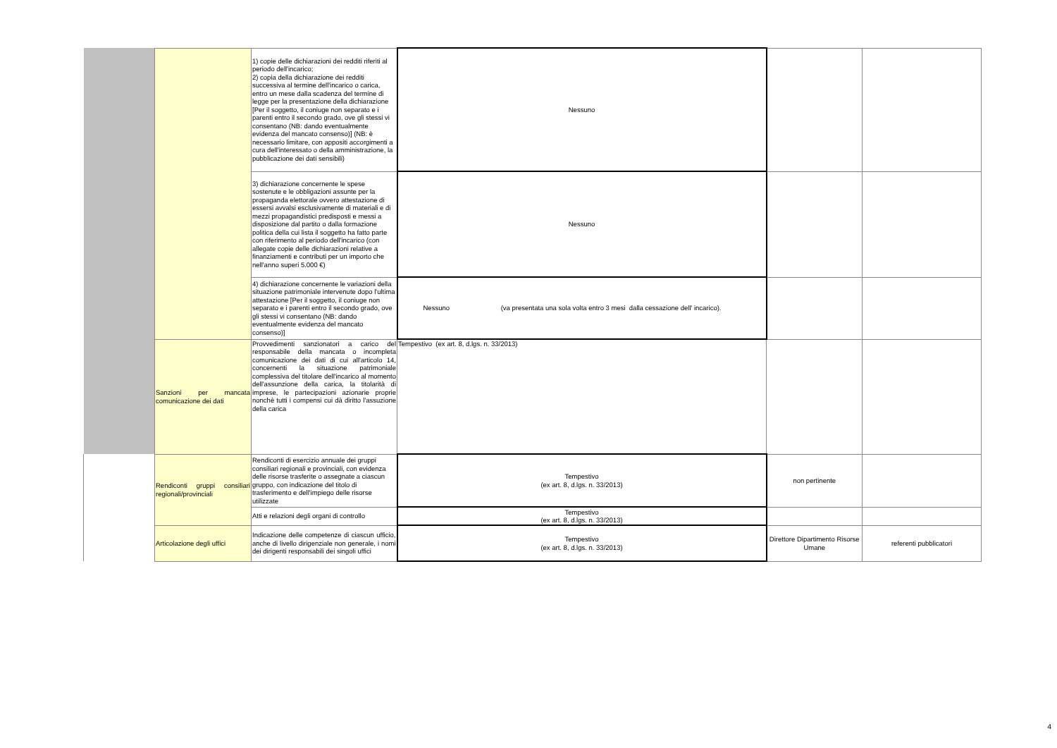| | | 1) copie delle dichiarazioni dei redditi riferiti al periodo dell'incarico; 2) copia della dichiarazione dei redditi successiva al termine dell'incarico o carica, entro un mese dalla scadenza del termine di legge per la presentazione della dichiarazione [Per il soggetto, il coniuge non separato e i parenti entro il secondo grado, ove gli stessi vi consentano (NB: dando eventualmente evidenza del mancato consenso)] (NB: è necessario limitare, con appositi accorgimenti a cura dell'interessato o della amministrazione, la pubblicazione dei dati sensibili) | Nessuno | | |
| | | 3) dichiarazione concernente le spese sostenute e le obbligazioni assunte per la propaganda elettorale ovvero attestazione di essersi avvalsi esclusivamente di materiali e di mezzi propagandistici predisposti e messi a disposizione dal partito o dalla formazione politica della cui lista il soggetto ha fatto parte con riferimento al periodo dell'incarico (con allegate copie delle dichiarazioni relative a finanziamenti e contributi per un importo che nell'anno superi 5.000 €) | Nessuno | | |
| | | 4) dichiarazione concernente le variazioni della situazione patrimoniale intervenute dopo l'ultima attestazione [Per il soggetto, il coniuge non separato e i parenti entro il secondo grado, ove gli stessi vi consentano (NB: dando eventualmente evidenza del mancato consenso)] | Nessuno (va presentata una sola volta entro 3 mesi dalla cessazione dell' incarico). | | |
| | Sanzioni per mancata comunicazione dei dati | Provvedimenti sanzionatori a carico del responsabile della mancata o incompleta comunicazione dei dati di cui all'articolo 14, concernenti la situazione patrimoniale complessiva del titolare dell'incarico al momento dell'assunzione della carica, la titolarità di imprese, le partecipazioni azionarie proprie nonchè tutti i compensi cui dà diritto l'assuzione della carica | Tempestivo (ex art. 8, d.lgs. n. 33/2013) | | |
| | Rendiconti gruppi consiliari regionali/provinciali | Rendiconti di esercizio annuale dei gruppi consiliari regionali e provinciali, con evidenza delle risorse trasferite o assegnate a ciascun gruppo, con indicazione del titolo di trasferimento e dell'impiego delle risorse utilizzate | Tempestivo (ex art. 8, d.lgs. n. 33/2013) | non pertinente | |
| | | Atti e relazioni degli organi di controllo | Tempestivo (ex art. 8, d.lgs. n. 33/2013) | | |
| | Articolazione degli uffici | Indicazione delle competenze di ciascun ufficio, anche di livello dirigenziale non generale, i nomi dei dirigenti responsabili dei singoli uffici | Tempestivo (ex art. 8, d.lgs. n. 33/2013) | Direttore Dipartimento Risorse Umane | referenti pubblicatori |
4